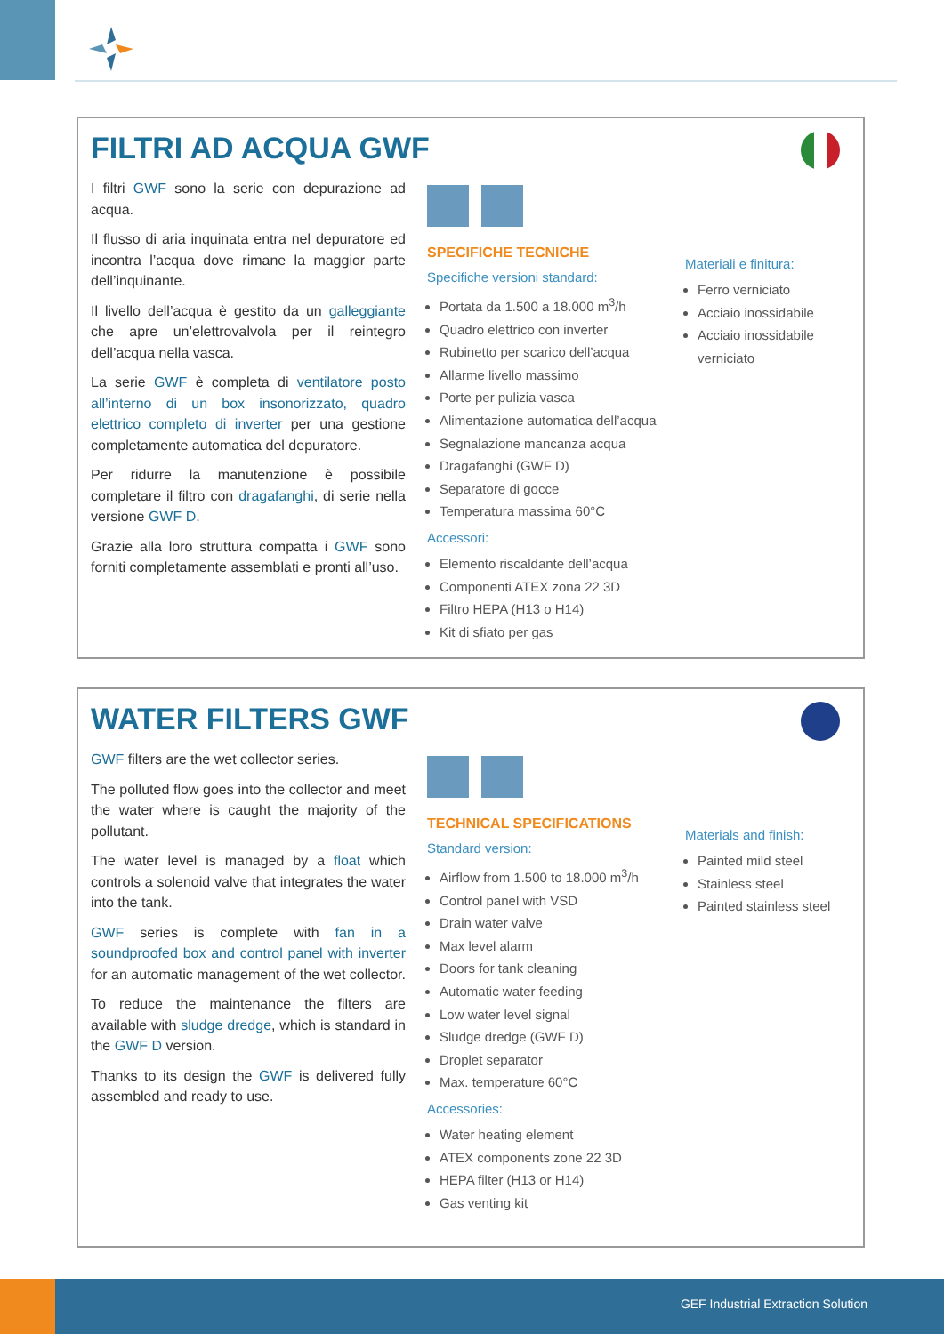FILTRI AD ACQUA GWF
I filtri GWF sono la serie con depurazione ad acqua.
Il flusso di aria inquinata entra nel depuratore ed incontra l’acqua dove rimane la maggior parte dell’inquinante.
Il livello dell’acqua è gestito da un galleggiante che apre un’elettrovalvola per il reintegro dell’acqua nella vasca.
La serie GWF è completa di ventilatore posto all’interno di un box insonorizzato, quadro elettrico completo di inverter per una gestione completamente automatica del depuratore.
Per ridurre la manutenzione è possibile completare il filtro con dragafanghi, di serie nella versione GWF D.
Grazie alla loro struttura compatta i GWF sono forniti completamente assemblati e pronti all’uso.
SPECIFICHE TECNICHE
Specifiche versioni standard:
Portata da 1.500 a 18.000 m<sup>3</sup>/h
Quadro elettrico con inverter
Rubinetto per scarico dell’acqua
Allarme livello massimo
Porte per pulizia vasca
Alimentazione automatica dell’acqua
Segnalazione mancanza acqua
Dragafanghi (GWF D)
Separatore di gocce
Temperatura massima 60°C
Accessori:
Elemento riscaldante dell’acqua
Componenti ATEX zona 22 3D
Filtro HEPA (H13 o H14)
Kit di sfiato per gas
Materiali e finitura:
Ferro verniciato
Acciaio inossidabile
Acciaio inossidabile verniciato
WATER FILTERS GWF
GWF filters are the wet collector series.
The polluted flow goes into the collector and meet the water where is caught the majority of the pollutant.
The water level is managed by a float which controls a solenoid valve that integrates the water into the tank.
GWF series is complete with fan in a soundproofed box and control panel with inverter for an automatic management of the wet collector.
To reduce the maintenance the filters are available with sludge dredge, which is standard in the GWF D version.
Thanks to its design the GWF is delivered fully assembled and ready to use.
TECHNICAL SPECIFICATIONS
Standard version:
Airflow from 1.500 to 18.000 m<sup>3</sup>/h
Control panel with VSD
Drain water valve
Max level alarm
Doors for tank cleaning
Automatic water feeding
Low water level signal
Sludge dredge (GWF D)
Droplet separator
Max. temperature 60°C
Accessories:
Water heating element
ATEX components zone 22 3D
HEPA filter (H13 or H14)
Gas venting kit
Materials and finish:
Painted mild steel
Stainless steel
Painted stainless steel
GEF Industrial Extraction Solution